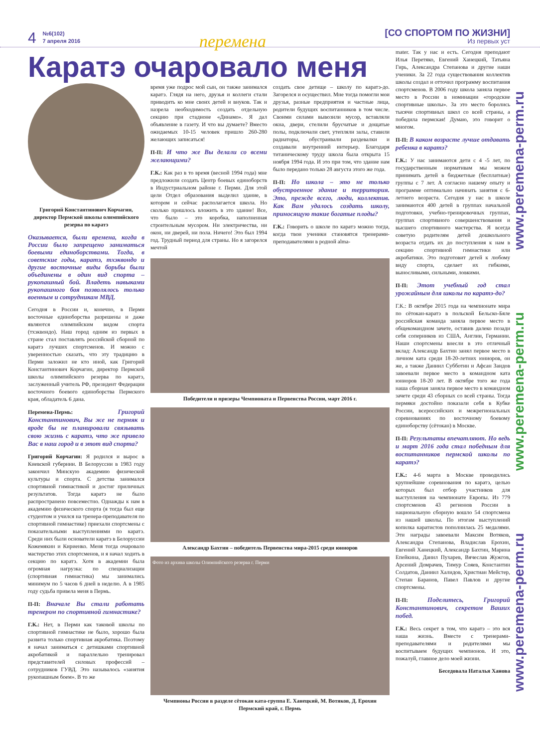4 №6(102)
7 апреля 2016
перемена
[СО СПОРТОМ ПО ЖИЗНИ]
Из первых уст
Каратэ очаровало меня
Григорий Константинович Корчагин, директор Пермской школы олимпийского резерва по каратэ
Оказывается, были времена, когда в России было запрещено заниматься боевыми единоборствами. Тогда, в советские годы, каратэ, тхэквондо и другие восточные виды борьбы были объединены в один вид спорта – рукопашный бой. Владеть навыками рукопашного боя позволялось только военным и сотрудникам МВД.
Сегодня в России и, конечно, в Перми восточные единоборства разрешены и даже являются олимпийским видом спорта (тхэквондо). Наш город одним из первых в стране стал поставлять российской сборной по каратэ лучших спортсменов. И можно с уверенностью сказать, что эту традицию в Перми заложил не кто иной, как Григорий Константинович Корчагин, директор Пермской школы олимпийского резерва по каратэ, заслуженный учитель РФ, президент Федерации восточного боевого единоборства Пермского края, обладатель 6 дана.
Перемена-Пермь: Григорий Константинович, Вы же не пермяк и вроде бы не планировали связывать свою жизнь с каратэ, что же привело Вас в наш город и в этот вид спорта?
Григорий Корчагин: Я родился и вырос в Киевской губернии. В Белоруссии в 1983 году закончил Минскую академию физической культуры и спорта. С детства занимался спортивной гимнастикой и достиг приличных результатов. Тогда каратэ не было распространено повсеместно. Однажды к нам в академию физического спорта (я тогда был еще студентом и учился на тренера-преподавателя по спортивной гимнастике) приехали спортсмены с показательными выступлениями по каратэ. Среди них были основатели каратэ в Белоруссии Кожемякин и Кириенко. Меня тогда очаровало мастерство этих спортсменов, и я начал ходить в секцию по каратэ. Хотя в академии была огромная нагрузка: по специализации (спортивная гимнастика) мы занимались минимум по 5 часов 6 дней в неделю. А в 1985 году судьба привела меня в Пермь.
П-П: Вначале Вы стали работать тренером по спортивной гимнастике?
Г.К.: Нет, в Перми как таковой школы по спортивной гимнастике не было, хорошо была развита только спортивная акробатика. Поэтому я начал заниматься с детишками спортивной акробатикой и параллельно тренировал представителей силовых профессий – сотрудников ГУВД. Это называлось «занятия рукопашным боем». В то же
время уже подрос мой сын, он также занимался каратэ. Глядя на него, друзья и коллеги стали приводить ко мне своих детей и внуков. Так и назрела необходимость создать отдельную секцию при стадионе «Динамо». Я дал объявление в газету. И что вы думаете? Вместо ожидаемых 10-15 человек пришло 260-280 желающих записаться!
П-П: И что же Вы делали со всеми желающими?
Г.К.: Как раз в то время (весной 1994 года) мне предложили создать Центр боевых единоборств в Индустриальном районе г. Перми. Для этой цели Отдел образования выделил здание, в котором и сейчас располагается школа. Но сколько пришлось вложить в это здание! Все, что было – это коробка, наполненная строительным мусором. Ни электричества, ни окон, ни дверей, ни пола. Ничего! Это был 1994 год. Трудный период для страны. Но я загорелся мечтой
создать свое детище – школу по каратэ-до. Загорелся и осуществил. Мне тогда помогли мои друзья, разные предприятия и частные лица, родители будущих воспитанников в том числе. Своими силами вывозили мусор, вставляли окна, двери, стелили брусчатые и дощатые полы, подключали свет, утепляли залы, ставили радиаторы, обустраивали раздевалки и создавали внутренний интерьер. Благодаря титаническому труду школа была открыта 15 ноября 1994 года. И это при том, что здание нам было передано только 28 августа этого же года.
П-П: Но школа – это не только обустроенное здание и территория. Это, прежде всего, люди, коллектив. Как Вам удалось создать школу, приносящую такие богатые плоды?
Г.К.: Говорить о школе по каратэ можно тогда, когда твои ученики становятся тренерами-преподавателями в родной alma-
Победители и призеры Чемпионата и Первенства России, март 2016 г.
Александр Бахтин – победитель Первенства мира-2015 среди юниоров
Фото из архива школы Олимпийского резерва г. Перми
Чемпионы России в разделе сётокан ката-группа Е. Ханецкий, М. Вотяков, Д. Ерохин
Пермский край, г. Пермь
mater. Так у нас и есть. Сегодня преподают Илья Перетяко, Евгений Ханецкий, Татьяна Гирь, Александра Степанова и другие наши ученики. За 22 года существования коллектив школы создал и отточил программу воспитания спортсменов. В 2006 году школа заняла первое место в России в номинации «городские спортивные школы». За это место боролись тысячи спортивных школ со всей страны, а победила пермская! Думаю, это говорит о многом.
П-П: В каком возрасте лучше отдавать ребенка в каратэ?
Г.К.: У нас занимаются дети с 4 -5 лет, по государственным нормативам мы можем принимать детей в бюджетные (бесплатные) группы с 7 лет. А согласно нашему опыту и программе оптимально начинать занятия с 6-летнего возраста. Сегодня у нас в школе занимаются 400 детей в группах начальной подготовки, учебно-тренировочных группах, группах спортивного совершенствования и высшего спортивного мастерства. Я всегда советую родителям детей дошкольного возраста отдать их до поступления к нам в секцию спортивной гимнастики или акробатики. Это подготовит детей к любому виду спорта, сделает их гибкими, выносливыми, сильными, ловкими.
П-П: Этот учебный год стал урожайным для школы по каратэ-до?
Г.К.: В октябре 2015 года на чемпионате мира по сётокан-каратэ в польской Бельско-Бяле российская команда заняла первое место в общекомандном зачете, оставив далеко позади себя соперников из США, Англии, Германии. Наши спортсмены внесли в это отличный вклад: Александр Бахтин занял первое место в личном ката среди 18-20-летних юниоров, он же, а также Даниил Субботин и Афсан Заидов завоевали первое место в командном ката юниоров 18-20 лет. В октябре того же года наша сборная заняла первое место в командном зачете среди 43 сборных со всей страны. Тогда пермяки достойно показали себя в Кубке России, всероссийских и межрегиональных соревнованиях по восточному боевому единоборству (сётокан) в Москве.
П-П: Результаты впечатляют. Но ведь и март 2016 года стал победным для воспитанников пермской школы по каратэ?
Г.К.: 4-6 марта в Москве проводились крупнейшие соревнования по каратэ, целью которых был отбор участников для выступления на чемпионате Европы. Из 779 спортсменов 43 регионов России в национальную сборную вошло 54 спортсмена из нашей школы. По итогам выступлений копилка каратистов пополнилась 25 медалями. Эти награды завоевали Максим Вотяков, Александра Степанова, Владислав Ерохин, Евгений Ханецкий, Александр Бахтин, Марина Епейкина, Данил Пухарев, Вячеслав Жужгов, Арсений Домрачев, Тимур Сояев, Константин Солдатов, Даниил Халидов, Христиан Мейстер, Степан Баранов, Павел Павлов и другие спортсмены.
П-П: Поделитесь, Григорий Константинович, секретом Ваших побед.
Г.К.: Весь секрет в том, что каратэ – это вся наша жизнь. Вместе с тренерами-преподавателями и родителями мы воспитываем будущих чемпионов. И это, пожалуй, главное дело моей жизни.
Беседовала Наталья Ханова
www.peremena-perm.ru
www.peremena-perm.ru
www.peremena-perm.ru